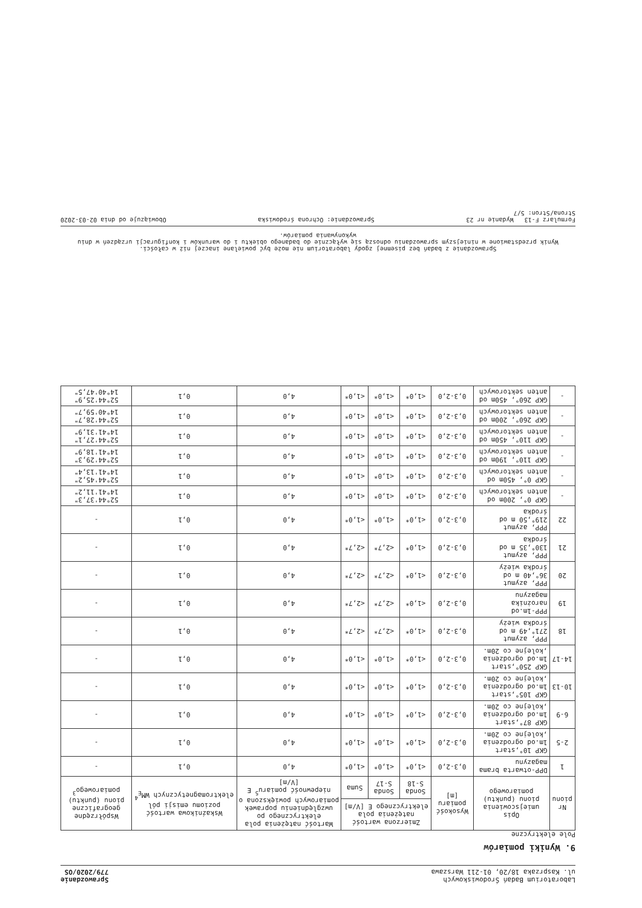Laboratorium Badań Środowiskowych
ul. Kasprzaka 18/20, 01-211 Warszawa
Sprawozdanie
779/2020/OS
9. Wyniki pomiarów
Pole elektryczne
| Nr pionu | Opis umiejscowienia pionu (punktu) pomiarowego | Wysokość pomiaru [m] | Zmierzona wartość natężenia pola elektrycznego E [V/m] | | | Wartość natężenia pola elektrycznego po uwzględnieniu poprawek pomiarowych powiększona o niepewność pomiaru<sup>5</sup> E [V/m] | Wskaźnikowa wartość poziomu emisji pól elektromagnetycznych WM<sub>E</sub><sup>4</sup> | Współrzędne geograficzne pionu (punktu) pomiarowego<sup>3</sup> |
| --- | --- | --- | --- | --- | --- | --- | --- | --- |
| | | | Sonda S-18 | Sonda S-17 | Suma | | | |
| 1 | DPP-otwarta brama magazynu | 0,3-2,0 | <1,0* | <1,0* | <1,0* | 4,0 | 0,1 | - |
| 2-5 | GKP 10°,start 1m.od ogrodzenia ,kolejne co 20m. | 0,3-2,0 | <1,0* | <1,0* | <1,0* | 4,0 | 0,1 | - |
| 6-9 | GKP 87°,start 1m.od ogrodzenia ,kolejne co 20m. | 0,3-2,0 | <1,0* | <1,0* | <1,0* | 4,0 | 0,1 | - |
| 10-13 | GKP 105°,start 1m.od ogrodzenia ,kolejne co 20m. | 0,3-2,0 | <1,0* | <1,0* | <1,0* | 4,0 | 0,1 | - |
| 14-17 | GKP 250°,start 1m.od ogrodzenia ,kolejne co 20m. | 0,3-2,0 | <1,0* | <1,0* | <1,0* | 4,0 | 0,1 | - |
| 18 | PPP, azymut 271°,49 m od środka wieży | 0,3-2,0 | <1,0* | <2,7* | <2,7* | 4,0 | 0,1 | - |
| 19 | PPP-1m.od narożnika magazynu | 0,3-2,0 | <1,0* | <2,7* | <2,7* | 4,0 | 0,1 | - |
| 20 | PPP, azymut 36°,40 m od środka wieży | 0,3-2,0 | <1,0* | <2,7* | <2,7* | 4,0 | 0,1 | - |
| 21 | PPP, azymut 130°,35 m od środka | 0,3-2,0 | <1,0* | <2,7* | <2,7* | 4,0 | 0,1 | - |
| 22 | PPP, azymut 219°,50 m od środka | 0,3-2,0 | <1,0* | <1,0* | <1,0* | 4,0 | 0,1 | - |
| - | GKP 0°, 200m od anten sektorowych | 0,3-2,0 | <1,0* | <1,0* | <1,0* | 4,0 | 0,1 | 52°44'37,3" 14°41'11,2" |
| - | GKP 0°, 450m od anten sektorowych | 0,3-2,0 | <1,0* | <1,0* | <1,0* | 4,0 | 0,1 | 52°44'45,2" 14°41'13,4" |
| - | GKP 110°, 190m od anten sektorowych | 0,3-2,0 | <1,0* | <1,0* | <1,0* | 4,0 | 0,1 | 52°44'29,3" 14°41'18,9" |
| - | GKP 110°, 450m od anten sektorowych | 0,3-2,0 | <1,0* | <1,0* | <1,0* | 4,0 | 0,1 | 52°44'27,1" 14°41'31,9" |
| - | GKP 260°, 200m od anten sektorowych | 0,3-2,0 | <1,0* | <1,0* | <1,0* | 4,0 | 0,1 | 52°44'28,7" 14°40'59,7" |
| - | GKP 260°, 450m od anten sektorowych | 0,3-2,0 | <1,0* | <1,0* | <1,0* | 4,0 | 0,1 | 52°44'25,9" 14°40'47,5" |
Sprawozdanie z badań bez pisemnej zgody laboratorium nie może być powielane inaczej niż w całości.
Wynik przedstawione w niniejszym sprawozdaniu odnoszą się wyłącznie do badanego obiektu i do warunków i konfiguracji urządzeń w dniu wykonywania pomiarów.
Formularz F-13 Wydanie nr 23 Sprawozdanie: Ochrona środowiska Obowiązuje od dnia 02-03-2020
Strona/Stron: 5/7